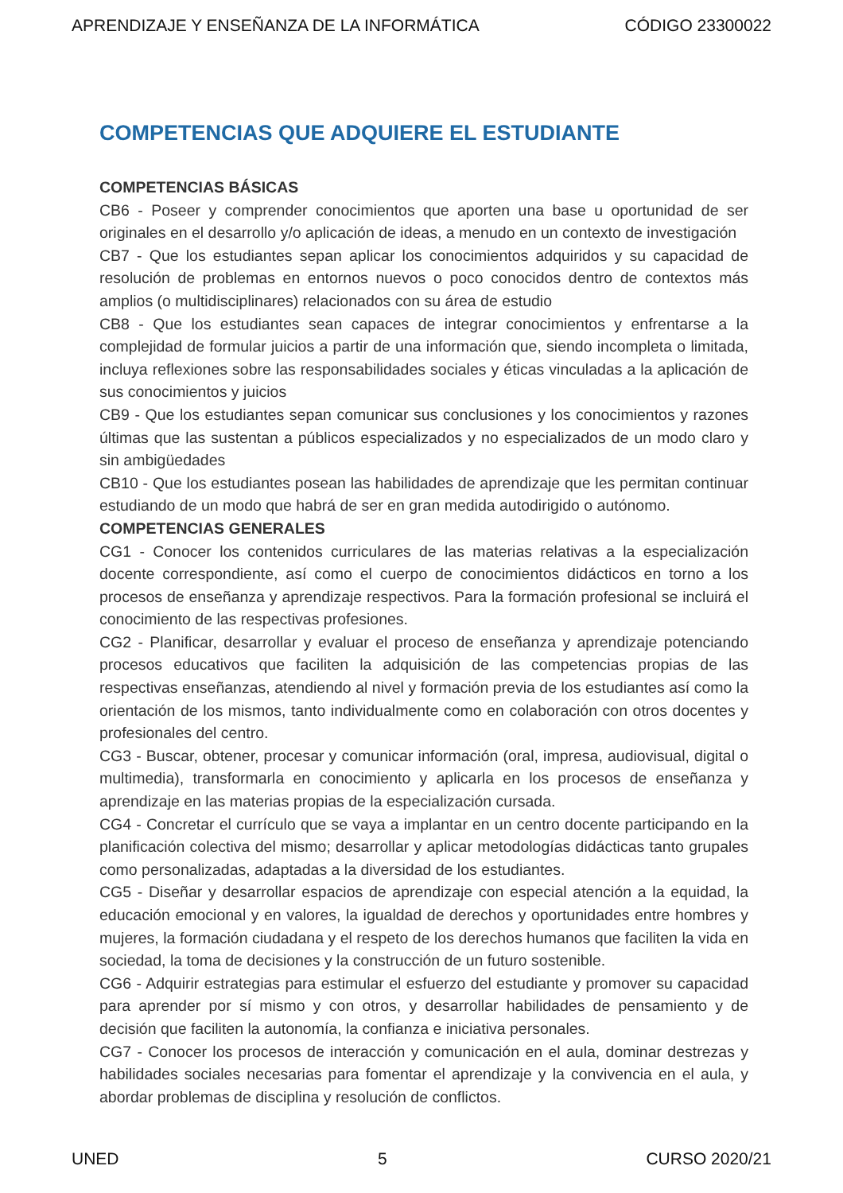APRENDIZAJE Y ENSEÑANZA DE LA INFORMÁTICA CÓDIGO 23300022
COMPETENCIAS QUE ADQUIERE EL ESTUDIANTE
COMPETENCIAS BÁSICAS
CB6 - Poseer y comprender conocimientos que aporten una base u oportunidad de ser originales en el desarrollo y/o aplicación de ideas, a menudo en un contexto de investigación
CB7 - Que los estudiantes sepan aplicar los conocimientos adquiridos y su capacidad de resolución de problemas en entornos nuevos o poco conocidos dentro de contextos más amplios (o multidisciplinares) relacionados con su área de estudio
CB8 - Que los estudiantes sean capaces de integrar conocimientos y enfrentarse a la complejidad de formular juicios a partir de una información que, siendo incompleta o limitada, incluya reflexiones sobre las responsabilidades sociales y éticas vinculadas a la aplicación de sus conocimientos y juicios
CB9 - Que los estudiantes sepan comunicar sus conclusiones y los conocimientos y razones últimas que las sustentan a públicos especializados y no especializados de un modo claro y sin ambigüedades
CB10 - Que los estudiantes posean las habilidades de aprendizaje que les permitan continuar estudiando de un modo que habrá de ser en gran medida autodirigido o autónomo.
COMPETENCIAS GENERALES
CG1 - Conocer los contenidos curriculares de las materias relativas a la especialización docente correspondiente, así como el cuerpo de conocimientos didácticos en torno a los procesos de enseñanza y aprendizaje respectivos. Para la formación profesional se incluirá el conocimiento de las respectivas profesiones.
CG2 - Planificar, desarrollar y evaluar el proceso de enseñanza y aprendizaje potenciando procesos educativos que faciliten la adquisición de las competencias propias de las respectivas enseñanzas, atendiendo al nivel y formación previa de los estudiantes así como la orientación de los mismos, tanto individualmente como en colaboración con otros docentes y profesionales del centro.
CG3 - Buscar, obtener, procesar y comunicar información (oral, impresa, audiovisual, digital o multimedia), transformarla en conocimiento y aplicarla en los procesos de enseñanza y aprendizaje en las materias propias de la especialización cursada.
CG4 - Concretar el currículo que se vaya a implantar en un centro docente participando en la planificación colectiva del mismo; desarrollar y aplicar metodologías didácticas tanto grupales como personalizadas, adaptadas a la diversidad de los estudiantes.
CG5 - Diseñar y desarrollar espacios de aprendizaje con especial atención a la equidad, la educación emocional y en valores, la igualdad de derechos y oportunidades entre hombres y mujeres, la formación ciudadana y el respeto de los derechos humanos que faciliten la vida en sociedad, la toma de decisiones y la construcción de un futuro sostenible.
CG6 - Adquirir estrategias para estimular el esfuerzo del estudiante y promover su capacidad para aprender por sí mismo y con otros, y desarrollar habilidades de pensamiento y de decisión que faciliten la autonomía, la confianza e iniciativa personales.
CG7 - Conocer los procesos de interacción y comunicación en el aula, dominar destrezas y habilidades sociales necesarias para fomentar el aprendizaje y la convivencia en el aula, y abordar problemas de disciplina y resolución de conflictos.
UNED 5 CURSO 2020/21